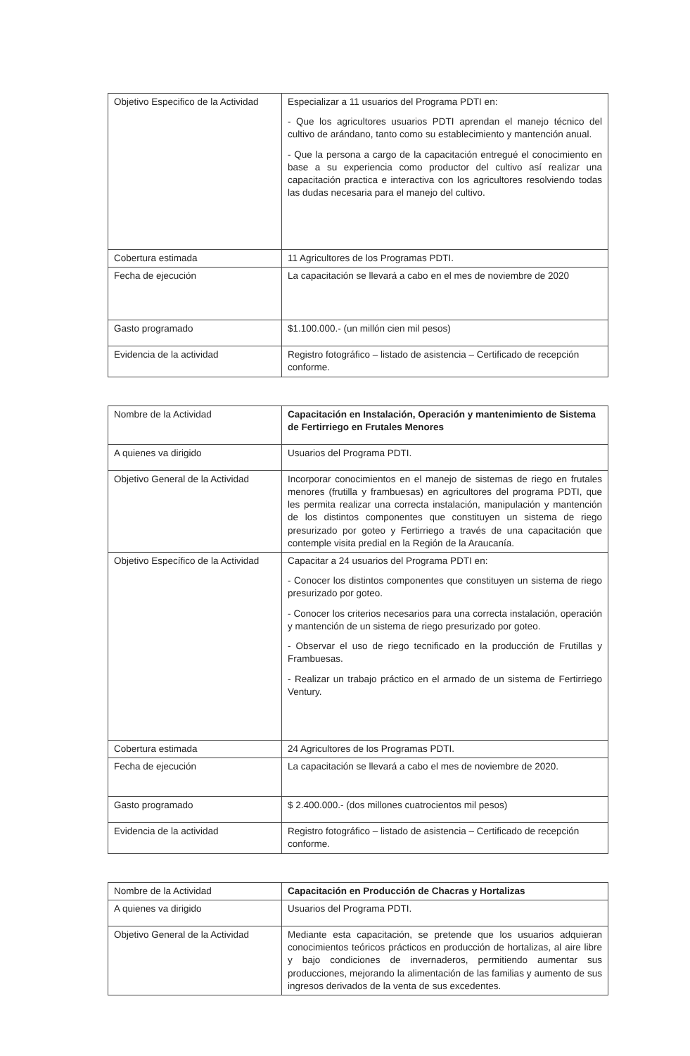| Objetivo Especifico de la Actividad | Especializar a 11 usuarios del Programa PDTI en: - Que los agricultores usuarios PDTI aprendan el manejo técnico del cultivo de arándano, tanto como su establecimiento y mantención anual. - Que la persona a cargo de la capacitación entregué el conocimiento en base a su experiencia como productor del cultivo así realizar una capacitación practica e interactiva con los agricultores resolviendo todas las dudas necesaria para el manejo del cultivo. |
| Cobertura estimada | 11 Agricultores de los Programas PDTI. |
| Fecha de ejecución | La capacitación se llevará a cabo en el mes de noviembre de 2020 |
| Gasto programado | $1.100.000.- (un millón cien mil pesos) |
| Evidencia de la actividad | Registro fotográfico – listado de asistencia – Certificado de recepción conforme. |
| Nombre de la Actividad | Capacitación en Instalación, Operación y mantenimiento de Sistema de Fertirriego en Frutales Menores |
| A quienes va dirigido | Usuarios del Programa PDTI. |
| Objetivo General de la Actividad | Incorporar conocimientos en el manejo de sistemas de riego en frutales menores (frutilla y frambuesas) en agricultores del programa PDTI, que les permita realizar una correcta instalación, manipulación y mantención de los distintos componentes que constituyen un sistema de riego presurizado por goteo y Fertirriego a través de una capacitación que contemple visita predial en la Región de la Araucanía. |
| Objetivo Específico de la Actividad | Capacitar a 24 usuarios del Programa PDTI en: - Conocer los distintos componentes que constituyen un sistema de riego presurizado por goteo. - Conocer los criterios necesarios para una correcta instalación, operación y mantención de un sistema de riego presurizado por goteo. - Observar el uso de riego tecnificado en la producción de Frutillas y Frambuesas. - Realizar un trabajo práctico en el armado de un sistema de Fertirriego Ventury. |
| Cobertura estimada | 24 Agricultores de los Programas PDTI. |
| Fecha de ejecución | La capacitación se llevará a cabo el mes de noviembre de 2020. |
| Gasto programado | $ 2.400.000.- (dos millones cuatrocientos mil pesos) |
| Evidencia de la actividad | Registro fotográfico – listado de asistencia – Certificado de recepción conforme. |
| Nombre de la Actividad | Capacitación en Producción de Chacras y Hortalizas |
| A quienes va dirigido | Usuarios del Programa PDTI. |
| Objetivo General de la Actividad | Mediante esta capacitación, se pretende que los usuarios adquieran conocimientos teóricos prácticos en producción de hortalizas, al aire libre y bajo condiciones de invernaderos, permitiendo aumentar sus producciones, mejorando la alimentación de las familias y aumento de sus ingresos derivados de la venta de sus excedentes. |